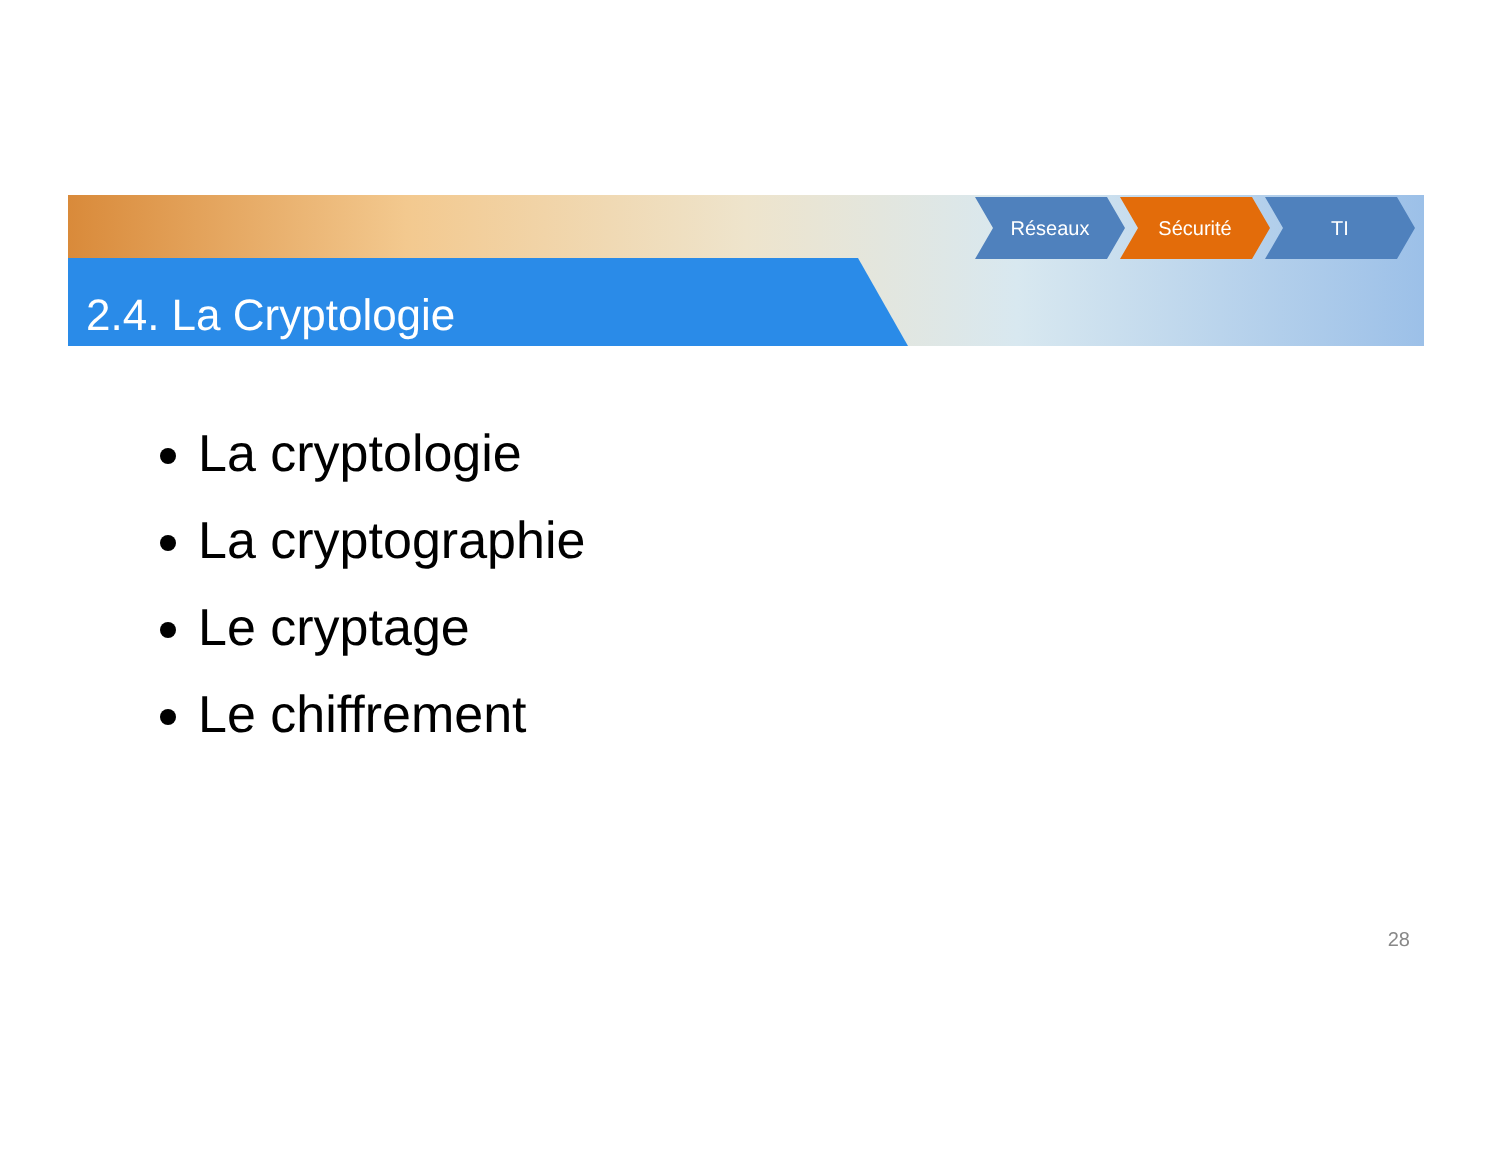2.4. La Cryptologie
Réseaux Sécurité TI
La cryptologie
La cryptographie
Le cryptage
Le chiffrement
28